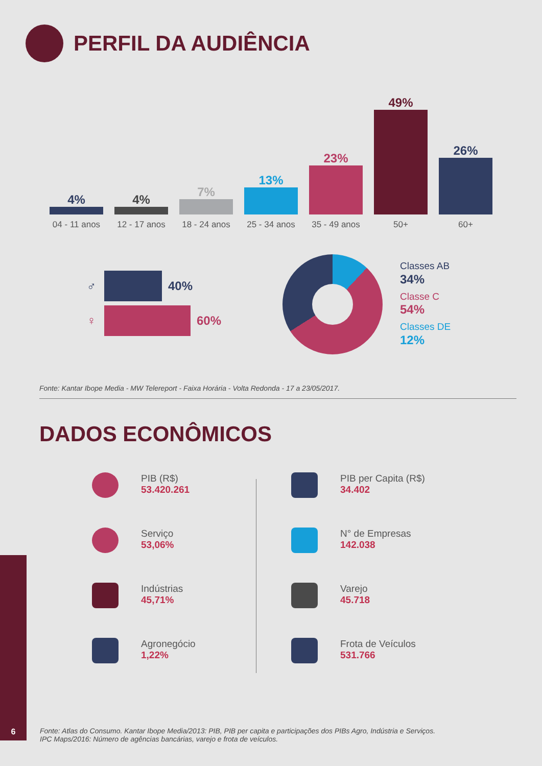PERFIL DA AUDIÊNCIA
4%
04 - 11 anos
4%
12 - 17 anos
7%
18 - 24 anos
13%
25 - 34 anos
23%
35 - 49 anos
49%
50+
26%
60+
♂ 40%
♀ 60%
Classes AB
34%
Classe C
54%
Classes DE
12%
Fonte: Kantar Ibope Media - MW Telereport - Faixa Horária - Volta Redonda - 17 a 23/05/2017.
DADOS ECONÔMICOS
PIB (R$)
53.420.261
PIB per Capita (R$)
34.402
Serviço
53,06%
N° de Empresas
142.038
Indústrias
45,71%
Varejo
45.718
Agronegócio
1,22%
Frota de Veículos
531.766
6
Fonte: Atlas do Consumo. Kantar Ibope Media/2013: PIB, PIB per capita e participações dos PIBs Agro, Indústria e Serviços.
IPC Maps/2016: Número de agências bancárias, varejo e frota de veículos.